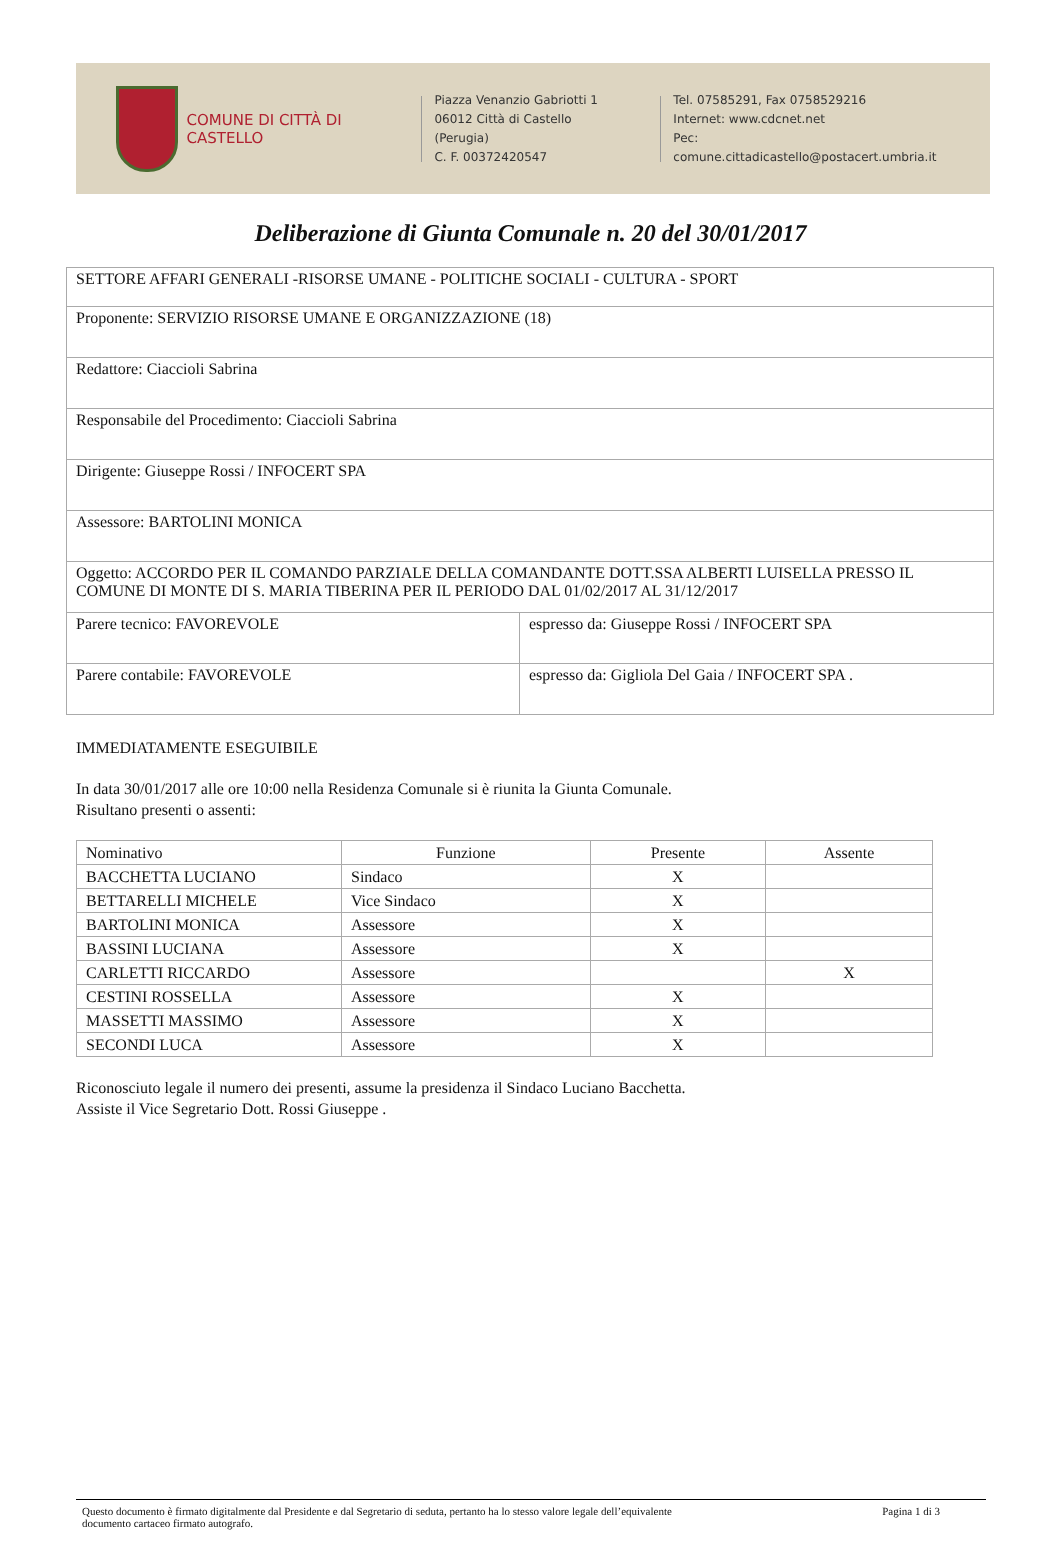COMUNE DI CITTÀ DI CASTELLO
Piazza Venanzio Gabriotti 1
06012 Città di Castello (Perugia)
C. F. 00372420547
Tel. 07585291, Fax 0758529216
Internet: www.cdcnet.net
Pec: comune.cittadicastello@postacert.umbria.it
Deliberazione di Giunta Comunale n. 20 del 30/01/2017
| SETTORE AFFARI GENERALI -RISORSE UMANE - POLITICHE SOCIALI - CULTURA - SPORT | |
| Proponente: SERVIZIO RISORSE UMANE E ORGANIZZAZIONE (18) | |
| Redattore: Ciaccioli Sabrina | |
| Responsabile del Procedimento: Ciaccioli Sabrina | |
| Dirigente: Giuseppe Rossi / INFOCERT SPA | |
| Assessore: BARTOLINI MONICA | |
| Oggetto: ACCORDO PER IL COMANDO PARZIALE DELLA COMANDANTE DOTT.SSA ALBERTI LUISELLA PRESSO IL COMUNE DI MONTE DI S. MARIA TIBERINA PER IL PERIODO DAL 01/02/2017 AL 31/12/2017 | |
| Parere tecnico: FAVOREVOLE | espresso da: Giuseppe Rossi / INFOCERT SPA |
| Parere contabile: FAVOREVOLE | espresso da: Gigliola Del Gaia / INFOCERT SPA . |
IMMEDIATAMENTE ESEGUIBILE
In data 30/01/2017 alle ore 10:00 nella Residenza Comunale si è riunita la Giunta Comunale.
Risultano presenti o assenti:
| Nominativo | Funzione | Presente | Assente |
| --- | --- | --- | --- |
| BACCHETTA LUCIANO | Sindaco | X | |
| BETTARELLI MICHELE | Vice Sindaco | X | |
| BARTOLINI MONICA | Assessore | X | |
| BASSINI LUCIANA | Assessore | X | |
| CARLETTI RICCARDO | Assessore | | X |
| CESTINI ROSSELLA | Assessore | X | |
| MASSETTI MASSIMO | Assessore | X | |
| SECONDI LUCA | Assessore | X | |
Riconosciuto legale il numero dei presenti, assume la presidenza il Sindaco Luciano Bacchetta.
Assiste il Vice Segretario Dott. Rossi Giuseppe .
Questo documento è firmato digitalmente dal Presidente e dal Segretario di seduta, pertanto ha lo stesso valore legale dell’equivalente
documento cartaceo firmato autografo. Pagina 1 di 3